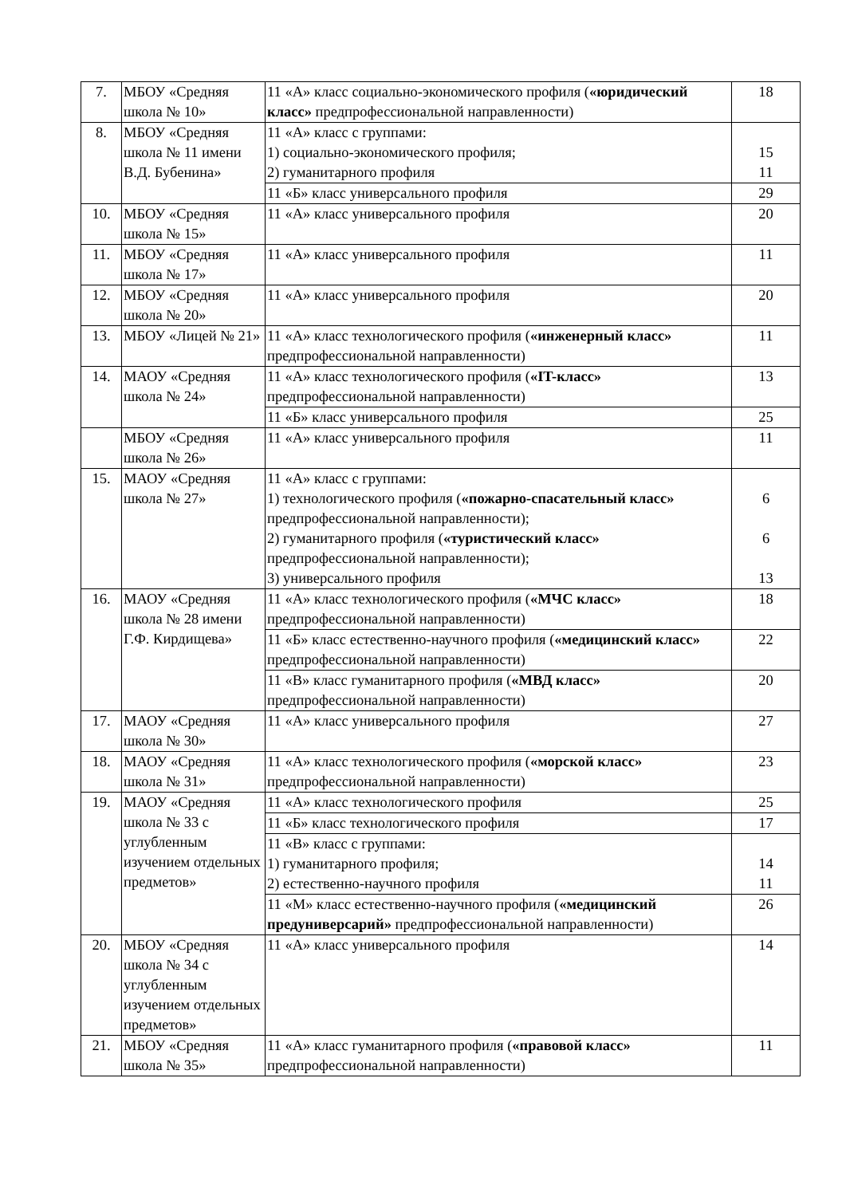| 7. | МБОУ «Средняя школа № 10» | 11 «А» класс социально-экономического профиля ( «юридический класс» предпрофессиональной направленности) | 18 |
| 8. | МБОУ «Средняя школа № 11 имени В.Д. Бубенина» | 11 «А» класс с группами: 1) социально-экономического профиля; 2) гуманитарного профиля | 15 11 |
| | | 11 «Б» класс универсального профиля | 29 |
| 10. | МБОУ «Средняя школа № 15» | 11 «А» класс универсального профиля | 20 |
| 11. | МБОУ «Средняя школа № 17» | 11 «А» класс универсального профиля | 11 |
| 12. | МБОУ «Средняя школа № 20» | 11 «А» класс универсального профиля | 20 |
| 13. | МБОУ «Лицей № 21» | 11 «А» класс технологического профиля ( «инженерный класс» предпрофессиональной направленности) | 11 |
| 14. | МАОУ «Средняя школа № 24» | 11 «А» класс технологического профиля ( «IT-класс» предпрофессиональной направленности) | 13 |
| | | 11 «Б» класс универсального профиля | 25 |
| | МБОУ «Средняя школа № 26» | 11 «А» класс универсального профиля | 11 |
| 15. | МАОУ «Средняя школа № 27» | 11 «А» класс с группами: 1) технологического профиля ( «пожарно-спасательный класс» предпрофессиональной направленности); 2) гуманитарного профиля ( «туристический класс» предпрофессиональной направленности); 3) универсального профиля | 6 6 13 |
| 16. | МАОУ «Средняя школа № 28 имени Г.Ф. Кирдищева» | 11 «А» класс технологического профиля ( «МЧС класс» предпрофессиональной направленности) | 18 |
| | | 11 «Б» класс естественно-научного профиля ( «медицинский класс» предпрофессиональной направленности) | 22 |
| | | 11 «В» класс гуманитарного профиля ( «МВД класс» предпрофессиональной направленности) | 20 |
| 17. | МАОУ «Средняя школа № 30» | 11 «А» класс универсального профиля | 27 |
| 18. | МАОУ «Средняя школа № 31» | 11 «А» класс технологического профиля ( «морской класс» предпрофессиональной направленности) | 23 |
| 19. | МАОУ «Средняя школа № 33 с углубленным изучением отдельных предметов» | 11 «А» класс технологического профиля | 25 |
| | | 11 «Б» класс технологического профиля | 17 |
| | | 11 «В» класс с группами: 1) гуманитарного профиля; 2) естественно-научного профиля | 14 11 |
| | | 11 «М» класс естественно-научного профиля ( «медицинский предуниверсарий» предпрофессиональной направленности) | 26 |
| 20. | МБОУ «Средняя школа № 34 с углубленным изучением отдельных предметов» | 11 «А» класс универсального профиля | 14 |
| 21. | МБОУ «Средняя школа № 35» | 11 «А» класс гуманитарного профиля ( «правовой класс» предпрофессиональной направленности) | 11 |